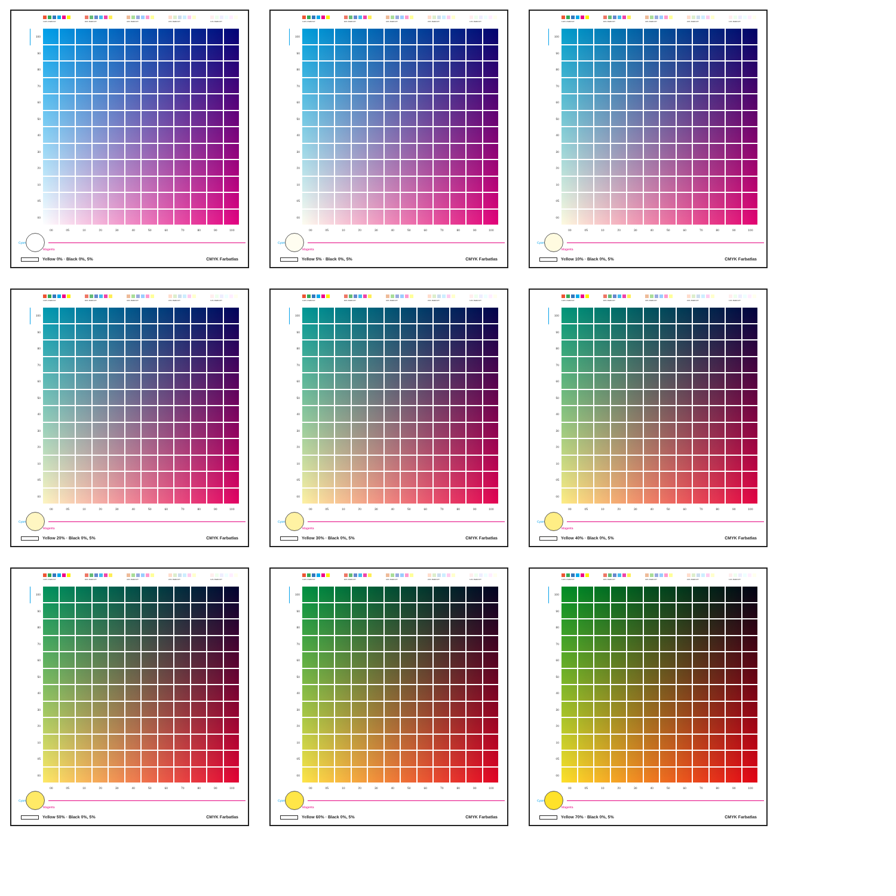100% RGBCMY 80% RGBCMY 40% RGBCMY 20% RGBCMY 10% RGBCMY
100
90
80
70
60
50
40
30
20
10
05
00
00 05 10 20 30 40 50 60 70 80 90 100
Cyan
Magenta
Yellow 0% · Black 0%, 5% CMYK Farbatlas
100% RGBCMY 80% RGBCMY 40% RGBCMY 20% RGBCMY 10% RGBCMY
100
90
80
70
60
50
40
30
20
10
05
00
00 05 10 20 30 40 50 60 70 80 90 100
Cyan
Magenta
Yellow 5% · Black 0%, 5% CMYK Farbatlas
100% RGBCMY 80% RGBCMY 40% RGBCMY 20% RGBCMY 10% RGBCMY
100
90
80
70
60
50
40
30
20
10
05
00
00 05 10 20 30 40 50 60 70 80 90 100
Cyan
Magenta
Yellow 10% · Black 0%, 5% CMYK Farbatlas
100% RGBCMY 80% RGBCMY 40% RGBCMY 20% RGBCMY 10% RGBCMY
100
90
80
70
60
50
40
30
20
10
05
00
00 05 10 20 30 40 50 60 70 80 90 100
Cyan
Magenta
Yellow 20% · Black 0%, 5% CMYK Farbatlas
100% RGBCMY 80% RGBCMY 40% RGBCMY 20% RGBCMY 10% RGBCMY
100
90
80
70
60
50
40
30
20
10
05
00
00 05 10 20 30 40 50 60 70 80 90 100
Cyan
Magenta
Yellow 30% · Black 0%, 5% CMYK Farbatlas
100% RGBCMY 80% RGBCMY 40% RGBCMY 20% RGBCMY 10% RGBCMY
100
90
80
70
60
50
40
30
20
10
05
00
00 05 10 20 30 40 50 60 70 80 90 100
Cyan
Magenta
Yellow 40% · Black 0%, 5% CMYK Farbatlas
100% RGBCMY 80% RGBCMY 40% RGBCMY 20% RGBCMY 10% RGBCMY
100
90
80
70
60
50
40
30
20
10
05
00
00 05 10 20 30 40 50 60 70 80 90 100
Cyan
Magenta
Yellow 50% · Black 0%, 5% CMYK Farbatlas
100% RGBCMY 80% RGBCMY 40% RGBCMY 20% RGBCMY 10% RGBCMY
100
90
80
70
60
50
40
30
20
10
05
00
00 05 10 20 30 40 50 60 70 80 90 100
Cyan
Magenta
Yellow 60% · Black 0%, 5% CMYK Farbatlas
100% RGBCMY 80% RGBCMY 40% RGBCMY 20% RGBCMY 10% RGBCMY
100
90
80
70
60
50
40
30
20
10
05
00
00 05 10 20 30 40 50 60 70 80 90 100
Cyan
Magenta
Yellow 70% · Black 0%, 5% CMYK Farbatlas